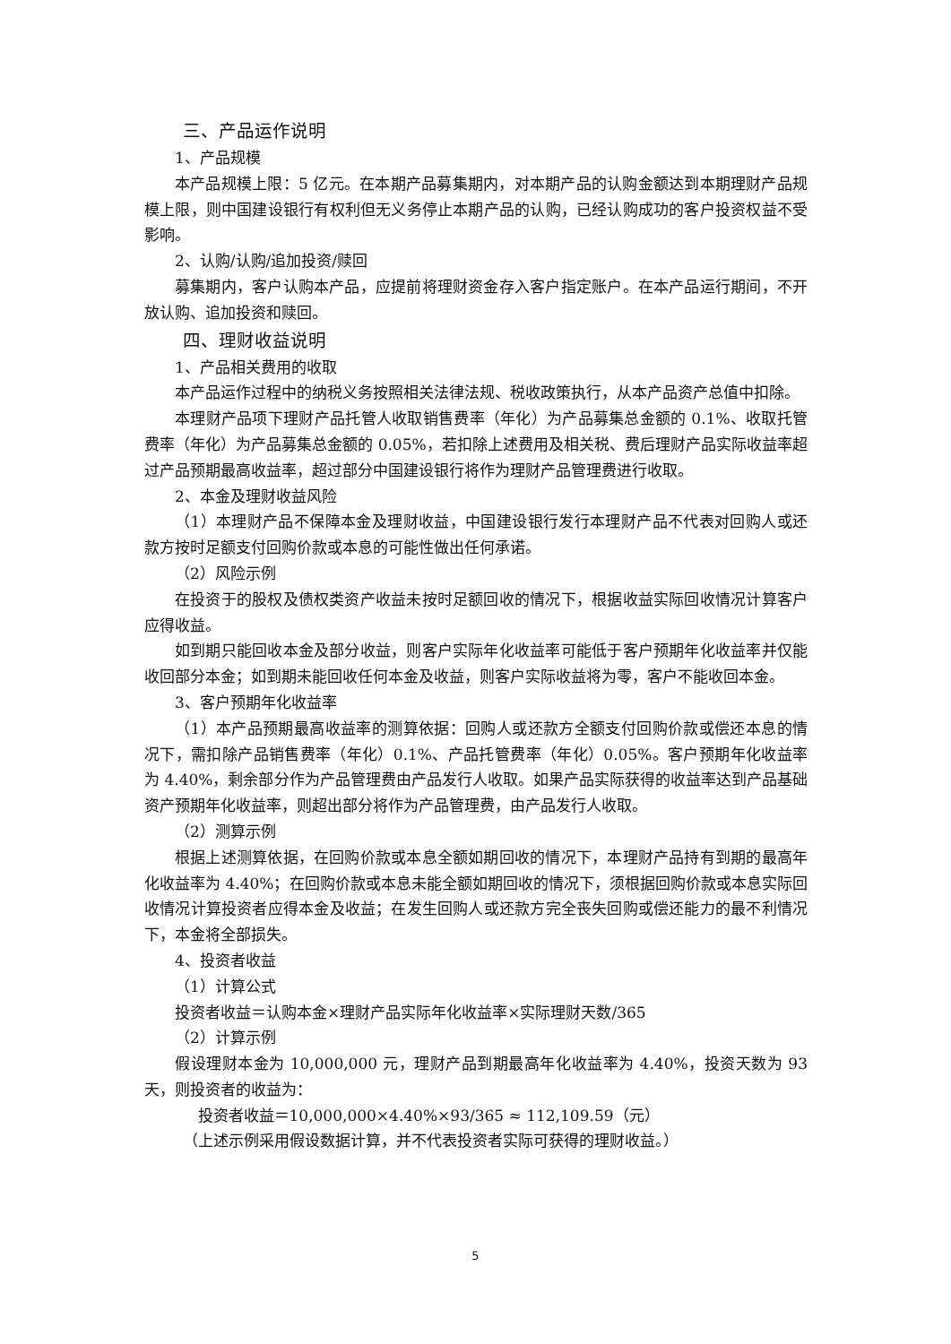三、产品运作说明
1、产品规模
本产品规模上限：5 亿元。在本期产品募集期内，对本期产品的认购金额达到本期理财产品规模上限，则中国建设银行有权利但无义务停止本期产品的认购，已经认购成功的客户投资权益不受影响。
2、认购/认购/追加投资/赎回
募集期内，客户认购本产品，应提前将理财资金存入客户指定账户。在本产品运行期间，不开放认购、追加投资和赎回。
四、理财收益说明
1、产品相关费用的收取
本产品运作过程中的纳税义务按照相关法律法规、税收政策执行，从本产品资产总值中扣除。
本理财产品项下理财产品托管人收取销售费率（年化）为产品募集总金额的 0.1%、收取托管费率（年化）为产品募集总金额的 0.05%，若扣除上述费用及相关税、费后理财产品实际收益率超过产品预期最高收益率，超过部分中国建设银行将作为理财产品管理费进行收取。
2、本金及理财收益风险
（1）本理财产品不保障本金及理财收益，中国建设银行发行本理财产品不代表对回购人或还款方按时足额支付回购价款或本息的可能性做出任何承诺。
（2）风险示例
在投资于的股权及债权类资产收益未按时足额回收的情况下，根据收益实际回收情况计算客户应得收益。
如到期只能回收本金及部分收益，则客户实际年化收益率可能低于客户预期年化收益率并仅能收回部分本金；如到期未能回收任何本金及收益，则客户实际收益将为零，客户不能收回本金。
3、客户预期年化收益率
（1）本产品预期最高收益率的测算依据：回购人或还款方全额支付回购价款或偿还本息的情况下，需扣除产品销售费率（年化）0.1%、产品托管费率（年化）0.05%。客户预期年化收益率为 4.40%，剩余部分作为产品管理费由产品发行人收取。如果产品实际获得的收益率达到产品基础资产预期年化收益率，则超出部分将作为产品管理费，由产品发行人收取。
（2）测算示例
根据上述测算依据，在回购价款或本息全额如期回收的情况下，本理财产品持有到期的最高年化收益率为 4.40%；在回购价款或本息未能全额如期回收的情况下，须根据回购价款或本息实际回收情况计算投资者应得本金及收益；在发生回购人或还款方完全丧失回购或偿还能力的最不利情况下，本金将全部损失。
4、投资者收益
（1）计算公式
投资者收益＝认购本金×理财产品实际年化收益率×实际理财天数/365
（2）计算示例
假设理财本金为 10,000,000 元，理财产品到期最高年化收益率为 4.40%，投资天数为 93 天，则投资者的收益为：
投资者收益＝10,000,000×4.40%×93/365 ≈ 112,109.59（元）
（上述示例采用假设数据计算，并不代表投资者实际可获得的理财收益。）
5